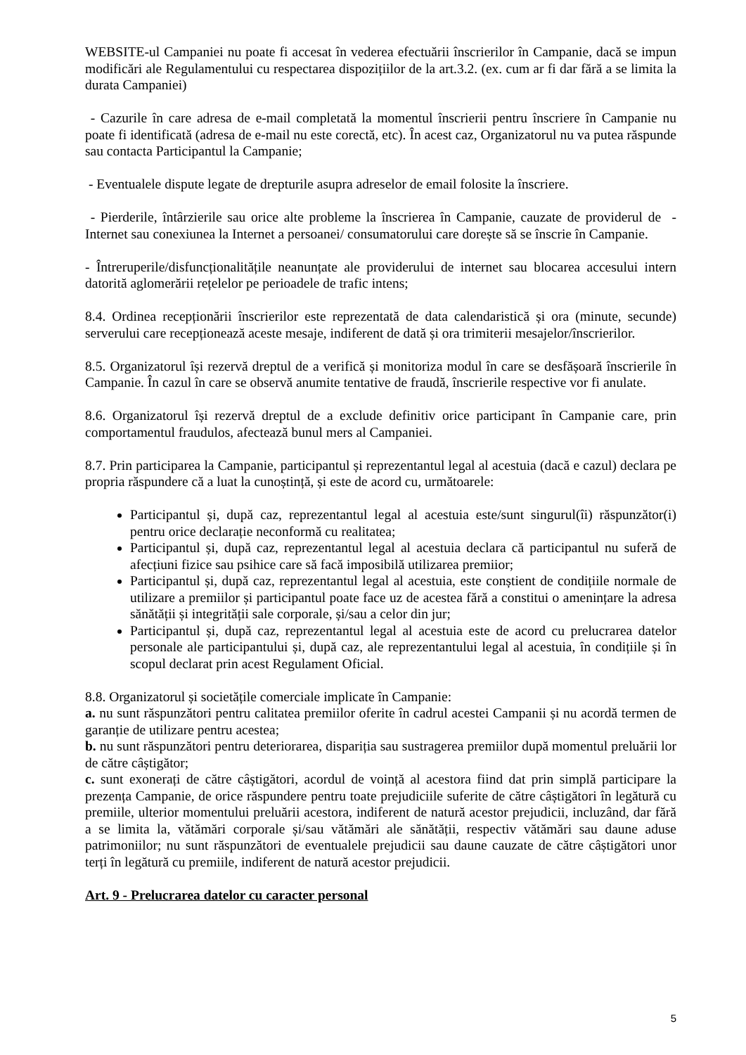WEBSITE-ul Campaniei nu poate fi accesat în vederea efectuării înscrierilor în Campanie, dacă se impun modificări ale Regulamentului cu respectarea dispozițiilor de la art.3.2. (ex. cum ar fi dar fără a se limita la durata Campaniei)
- Cazurile în care adresa de e-mail completată la momentul înscrierii pentru înscriere în Campanie nu poate fi identificată (adresa de e-mail nu este corectă, etc). În acest caz, Organizatorul nu va putea răspunde sau contacta Participantul la Campanie;
- Eventualele dispute legate de drepturile asupra adreselor de email folosite la înscriere.
- Pierderile, întârzierile sau orice alte probleme la înscrierea în Campanie, cauzate de providerul de - Internet sau conexiunea la Internet a persoanei/ consumatorului care dorește să se înscrie în Campanie.
- Întreruperile/disfuncționalitățile neanunțate ale providerului de internet sau blocarea accesului intern datorită aglomerării rețelelor pe perioadele de trafic intens;
8.4. Ordinea recepționării înscrierilor este reprezentată de data calendaristică și ora (minute, secunde) serverului care recepționează aceste mesaje, indiferent de dată și ora trimiterii mesajelor/înscrierilor.
8.5. Organizatorul își rezervă dreptul de a verifică și monitoriza modul în care se desfășoară înscrierile în Campanie. În cazul în care se observă anumite tentative de fraudă, înscrierile respective vor fi anulate.
8.6. Organizatorul își rezervă dreptul de a exclude definitiv orice participant în Campanie care, prin comportamentul fraudulos, afectează bunul mers al Campaniei.
8.7. Prin participarea la Campanie, participantul și reprezentantul legal al acestuia (dacă e cazul) declara pe propria răspundere că a luat la cunoștință, și este de acord cu, următoarele:
Participantul și, după caz, reprezentantul legal al acestuia este/sunt singurul(îi) răspunzător(i) pentru orice declarație neconformă cu realitatea;
Participantul și, după caz, reprezentantul legal al acestuia declara că participantul nu suferă de afecțiuni fizice sau psihice care să facă imposibilă utilizarea premiior;
Participantul și, după caz, reprezentantul legal al acestuia, este conștient de condițiile normale de utilizare a premiilor și participantul poate face uz de acestea fără a constitui o amenințare la adresa sănătății și integrității sale corporale, și/sau a celor din jur;
Participantul și, după caz, reprezentantul legal al acestuia este de acord cu prelucrarea datelor personale ale participantului și, după caz, ale reprezentantului legal al acestuia, în condițiile și în scopul declarat prin acest Regulament Oficial.
8.8. Organizatorul și societățile comerciale implicate în Campanie:
a. nu sunt răspunzători pentru calitatea premiilor oferite în cadrul acestei Campanii și nu acordă termen de garanție de utilizare pentru acestea;
b. nu sunt răspunzători pentru deteriorarea, dispariția sau sustragerea premiilor după momentul preluării lor de către câștigător;
c. sunt exonerați de către câștigători, acordul de voință al acestora fiind dat prin simplă participare la prezența Campanie, de orice răspundere pentru toate prejudiciile suferite de către câștigători în legătură cu premiile, ulterior momentului preluării acestora, indiferent de natură acestor prejudicii, incluzând, dar fără a se limita la, vătămări corporale și/sau vătămări ale sănătății, respectiv vătămări sau daune aduse patrimoniilor; nu sunt răspunzători de eventualele prejudicii sau daune cauzate de către câștigători unor terți în legătură cu premiile, indiferent de natură acestor prejudicii.
Art. 9 - Prelucrarea datelor cu caracter personal
5